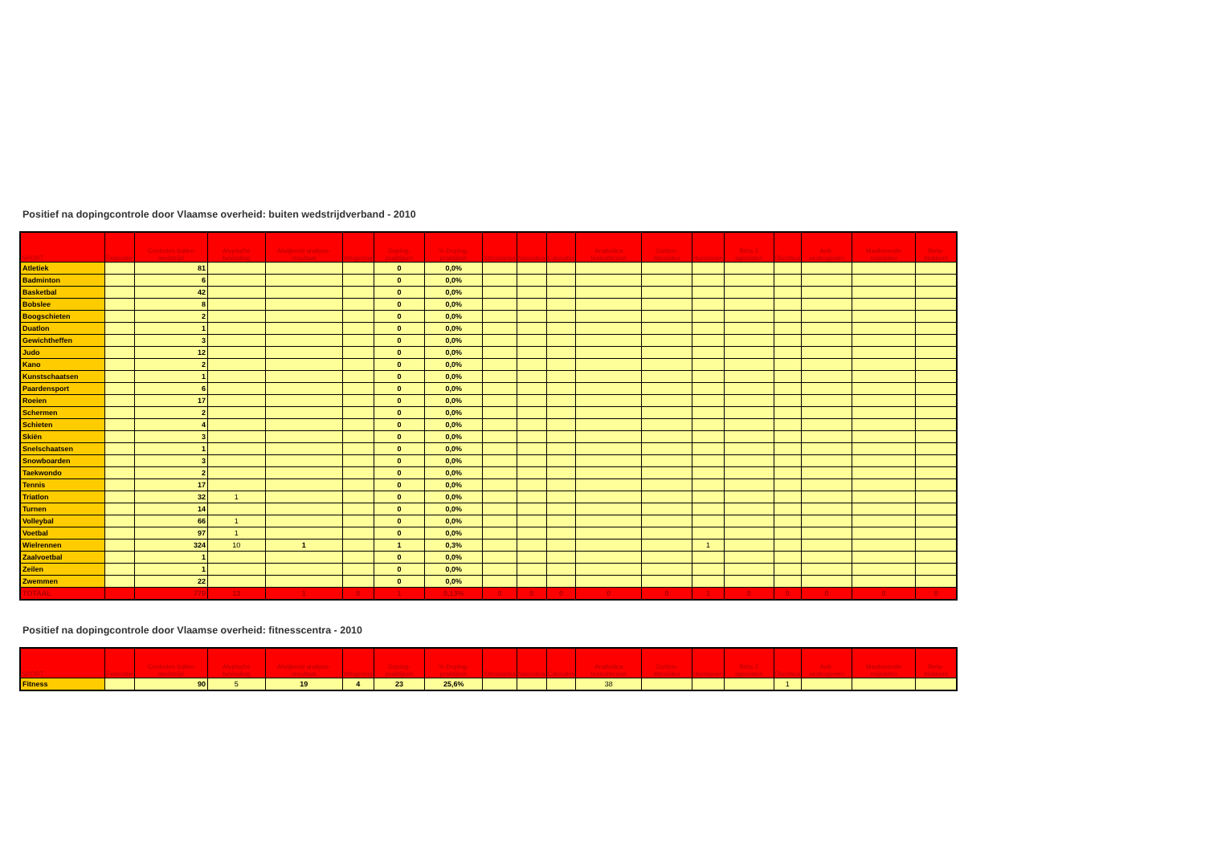Positief na dopingcontrole door Vlaamse overheid: buiten wedstrijdverband - 2010
| SPORT | Federatie | Controles buiten wedstrijd | Atypische bevinding | Afwijkend analyse-resultaat | Weigering | Doping-praktijken | % Doping-praktijken | Stimulantia | Narcotica | Cannabis | Anabolica testosterone | Cortico-steroïden | Hormonen | Bèta 2 agonisten | Diuretica | Anti-oestrogenen | Maskerende middelen | Beta-blokkers |
| --- | --- | --- | --- | --- | --- | --- | --- | --- | --- | --- | --- | --- | --- | --- | --- | --- | --- | --- |
| Atletiek | | 81 | | | | 0 | 0,0% | | | | | | | | | | | |
| Badminton | | 6 | | | | 0 | 0,0% | | | | | | | | | | | |
| Basketbal | | 42 | | | | 0 | 0,0% | | | | | | | | | | | |
| Bobslee | | 8 | | | | 0 | 0,0% | | | | | | | | | | | |
| Boogschieten | | 2 | | | | 0 | 0,0% | | | | | | | | | | | |
| Duatlon | | 1 | | | | 0 | 0,0% | | | | | | | | | | | |
| Gewichtheffen | | 3 | | | | 0 | 0,0% | | | | | | | | | | | |
| Judo | | 12 | | | | 0 | 0,0% | | | | | | | | | | | |
| Kano | | 2 | | | | 0 | 0,0% | | | | | | | | | | | |
| Kunstschaatsen | | 1 | | | | 0 | 0,0% | | | | | | | | | | | |
| Paardensport | | 6 | | | | 0 | 0,0% | | | | | | | | | | | |
| Roeien | | 17 | | | | 0 | 0,0% | | | | | | | | | | | |
| Schermen | | 2 | | | | 0 | 0,0% | | | | | | | | | | | |
| Schieten | | 4 | | | | 0 | 0,0% | | | | | | | | | | | |
| Skiën | | 3 | | | | 0 | 0,0% | | | | | | | | | | | |
| Snelschaatsen | | 1 | | | | 0 | 0,0% | | | | | | | | | | | |
| Snowboarden | | 3 | | | | 0 | 0,0% | | | | | | | | | | | |
| Taekwondo | | 2 | | | | 0 | 0,0% | | | | | | | | | | | |
| Tennis | | 17 | | | | 0 | 0,0% | | | | | | | | | | | |
| Triatlon | | 32 | 1 | | | 0 | 0,0% | | | | | | | | | | | |
| Turnen | | 14 | | | | 0 | 0,0% | | | | | | | | | | | |
| Volleybal | | 66 | 1 | | | 0 | 0,0% | | | | | | | | | | | |
| Voetbal | | 97 | 1 | | | 0 | 0,0% | | | | | | | | | | | |
| Wielrennen | | 324 | 10 | 1 | | 1 | 0,3% | | | | | | 1 | | | | | |
| Zaalvoetbal | | 1 | | | | 0 | 0,0% | | | | | | | | | | | |
| Zeilen | | 1 | | | | 0 | 0,0% | | | | | | | | | | | |
| Zwemmen | | 22 | | | | 0 | 0,0% | | | | | | | | | | | |
| TOTAAL | | 770 | 13 | 1 | 0 | 1 | 0,13% | 0 | 0 | 0 | 0 | 0 | 1 | 0 | 0 | 0 | 0 | 0 |
Positief na dopingcontrole door Vlaamse overheid: fitnesscentra - 2010
| SPORT | Federatie | Controles buiten wedstrijd | Atypische bevinding | Afwijkend analyse-resultaat | Weigering | Doping-praktijken | % Doping-praktijken | Stimulantia | Narcotica | Cannabis | Anabolica testosterone | Cortico-steroïden | Hormonen | Bèta 2 agonisten | Diuretica | Anti-oestrogenen | Maskerende middelen | Beta-blokkers |
| --- | --- | --- | --- | --- | --- | --- | --- | --- | --- | --- | --- | --- | --- | --- | --- | --- | --- | --- |
| Fitness | | 90 | 5 | 19 | 4 | 23 | 25,6% | | | | 38 | | | | 1 | | | |